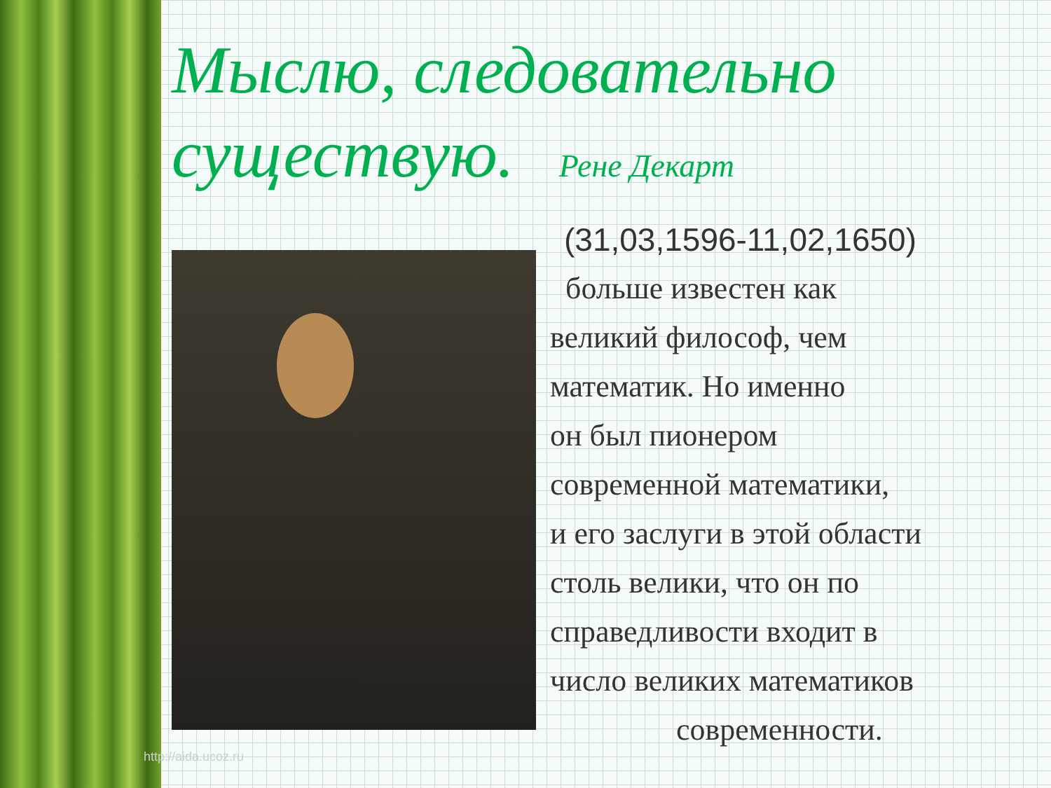Мыслю, следовательно существую. Рене Декарт
(31,03,1596-11,02,1650)
больше известен как
великий философ, чем
математик. Но именно
он был пионером
современной математики,
и его заслуги в этой области
столь велики, что он по
справедливости входит в
число великих математиков
современности.
http://aida.ucoz.ru